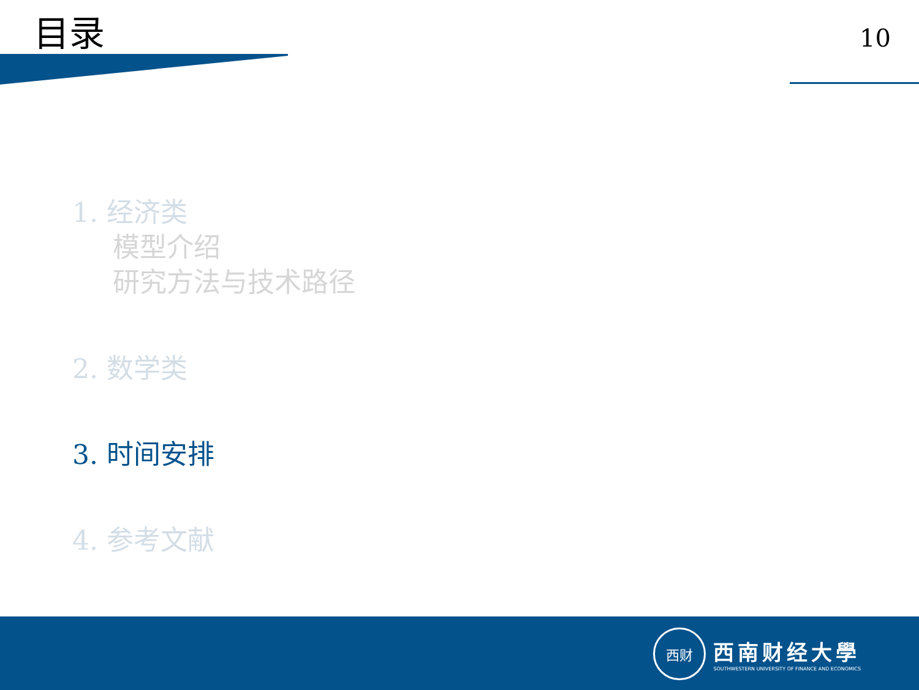目录
10
1. 经济类
模型介绍
研究方法与技术路径
2. 数学类
3. 时间安排
4. 参考文献
西财
西南财经大學
SOUTHWESTERN UNIVERSITY OF FINANCE AND ECONOMICS